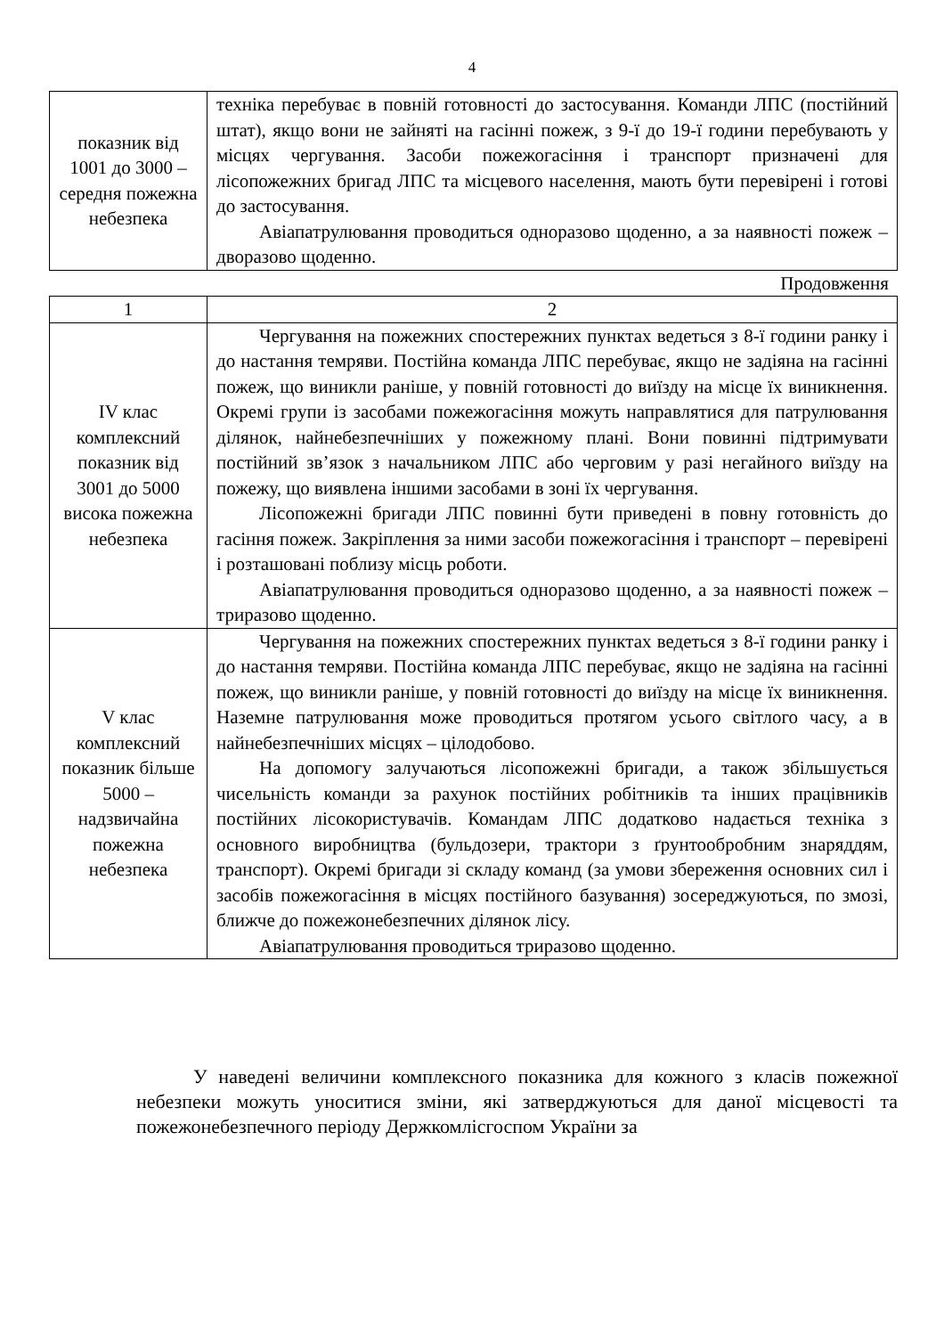4
| показник від 1001 до 3000 – середня пожежна небезпека | техніка перебуває в повній готовності до застосування. Команди ЛПС (постійний штат), якщо вони не зайняті на гасінні пожеж, з 9-ї до 19-ї години перебувають у місцях чергування. Засоби пожежогасіння і транспорт призначені для лісопожежних бригад ЛПС та місцевого населення, мають бути перевірені і готові до застосування. Авіапатрулювання проводиться одноразово щоденно, а за наявності пожеж – дворазово щоденно. |
Продовження
| 1 | 2 |
| IV клас комплексний показник від 3001 до 5000 висока пожежна небезпека | Чергування на пожежних спостережних пунктах ведеться з 8-ї години ранку і до настання темряви. Постійна команда ЛПС перебуває, якщо не задіяна на гасінні пожеж, що виникли раніше, у повній готовності до виїзду на місце їх виникнення. Окремі групи із засобами пожежогасіння можуть направлятися для патрулювання ділянок, найнебезпечніших у пожежному плані. Вони повинні підтримувати постійний зв’язок з начальником ЛПС або черговим у разі негайного виїзду на пожежу, що виявлена іншими засобами в зоні їх чергування. Лісопожежні бригади ЛПС повинні бути приведені в повну готовність до гасіння пожеж. Закріплення за ними засоби пожежогасіння і транспорт – перевірені і розташовані поблизу місць роботи. Авіапатрулювання проводиться одноразово щоденно, а за наявності пожеж – триразово щоденно. |
| V клас комплексний показник більше 5000 – надзвичайна пожежна небезпека | Чергування на пожежних спостережних пунктах ведеться з 8-ї години ранку і до настання темряви. Постійна команда ЛПС перебуває, якщо не задіяна на гасінні пожеж, що виникли раніше, у повній готовності до виїзду на місце їх виникнення. Наземне патрулювання може проводиться протягом усього світлого часу, а в найнебезпечніших місцях – цілодобово. На допомогу залучаються лісопожежні бригади, а також збільшується чисельність команди за рахунок постійних робітників та інших працівників постійних лісокористувачів. Командам ЛПС додатково надається техніка з основного виробництва (бульдозери, трактори з ґрунтообробним знаряддям, транспорт). Окремі бригади зі складу команд (за умови збереження основних сил і засобів пожежогасіння в місцях постійного базування) зосереджуються, по змозі, ближче до пожежонебезпечних ділянок лісу. Авіапатрулювання проводиться триразово щоденно. |
У наведені величини комплексного показника для кожного з класів пожежної небезпеки можуть уноситися зміни, які затверджуються для даної місцевості та пожежонебезпечного періоду Держкомлісгоспом України за